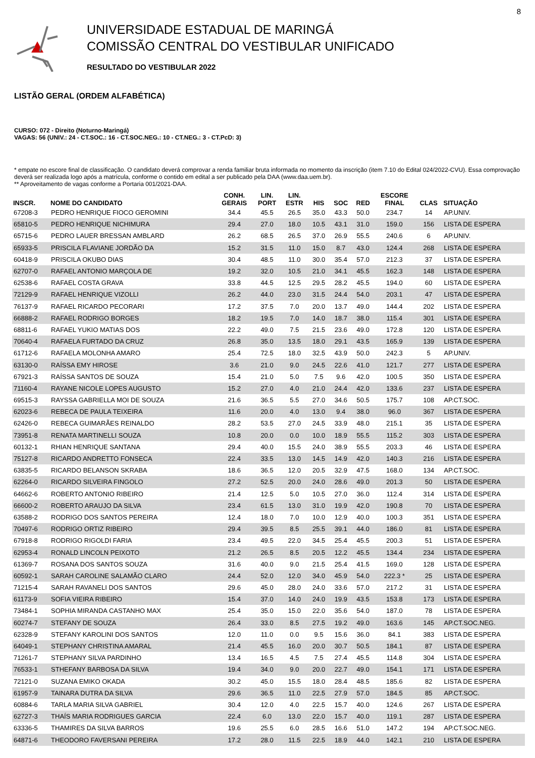8
UNIVERSIDADE ESTADUAL DE MARINGÁ
COMISSÃO CENTRAL DO VESTIBULAR UNIFICADO
RESULTADO DO VESTIBULAR 2022
LISTÃO GERAL (ORDEM ALFABÉTICA)
CURSO: 072 - Direito (Noturno-Maringá)
VAGAS: 56 (UNIV.: 24 - CT.SOC.: 16 - CT.SOC.NEG.: 10 - CT.NEG.: 3 - CT.PcD: 3)
* empate no escore final de classificação. O candidato deverá comprovar a renda familiar bruta informada no momento da inscrição (item 7.10 do Edital 024/2022-CVU). Essa comprovação deverá ser realizada logo após a matrícula, conforme o contido em edital a ser publicado pela DAA (www.daa.uem.br).
** Aproveitamento de vagas conforme a Portaria 001/2021-DAA.
| INSCR. | NOME DO CANDIDATO | CONH. GERAIS | LIN. PORT | LIN. ESTR | HIS | SOC | RED | ESCORE FINAL | CLAS | SITUAÇÃO |
| --- | --- | --- | --- | --- | --- | --- | --- | --- | --- | --- |
| 67208-3 | PEDRO HENRIQUE FIOCO GEROMINI | 34.4 | 45.5 | 26.5 | 35.0 | 43.3 | 50.0 | 234.7 | 14 | AP.UNIV. |
| 65810-5 | PEDRO HENRIQUE NICHIMURA | 29.4 | 27.0 | 18.0 | 10.5 | 43.1 | 31.0 | 159.0 | 156 | LISTA DE ESPERA |
| 65715-6 | PEDRO LAUER BRESSAN AMBLARD | 26.2 | 68.5 | 26.5 | 37.0 | 26.9 | 55.5 | 240.6 | 6 | AP.UNIV. |
| 65933-5 | PRISCILA FLAVIANE JORDÃO DA | 15.2 | 31.5 | 11.0 | 15.0 | 8.7 | 43.0 | 124.4 | 268 | LISTA DE ESPERA |
| 60418-9 | PRISCILA OKUBO DIAS | 30.4 | 48.5 | 11.0 | 30.0 | 35.4 | 57.0 | 212.3 | 37 | LISTA DE ESPERA |
| 62707-0 | RAFAEL ANTONIO MARÇOLA DE | 19.2 | 32.0 | 10.5 | 21.0 | 34.1 | 45.5 | 162.3 | 148 | LISTA DE ESPERA |
| 62538-6 | RAFAEL COSTA GRAVA | 33.8 | 44.5 | 12.5 | 29.5 | 28.2 | 45.5 | 194.0 | 60 | LISTA DE ESPERA |
| 72129-9 | RAFAEL HENRIQUE VIZOLLI | 26.2 | 44.0 | 23.0 | 31.5 | 24.4 | 54.0 | 203.1 | 47 | LISTA DE ESPERA |
| 76137-9 | RAFAEL RICARDO PECORARI | 17.2 | 37.5 | 7.0 | 20.0 | 13.7 | 49.0 | 144.4 | 202 | LISTA DE ESPERA |
| 66888-2 | RAFAEL RODRIGO BORGES | 18.2 | 19.5 | 7.0 | 14.0 | 18.7 | 38.0 | 115.4 | 301 | LISTA DE ESPERA |
| 68811-6 | RAFAEL YUKIO MATIAS DOS | 22.2 | 49.0 | 7.5 | 21.5 | 23.6 | 49.0 | 172.8 | 120 | LISTA DE ESPERA |
| 70640-4 | RAFAELA FURTADO DA CRUZ | 26.8 | 35.0 | 13.5 | 18.0 | 29.1 | 43.5 | 165.9 | 139 | LISTA DE ESPERA |
| 61712-6 | RAFAELA MOLONHA AMARO | 25.4 | 72.5 | 18.0 | 32.5 | 43.9 | 50.0 | 242.3 | 5 | AP.UNIV. |
| 63130-0 | RAÍSSA EMY HIROSE | 3.6 | 21.0 | 9.0 | 24.5 | 22.6 | 41.0 | 121.7 | 277 | LISTA DE ESPERA |
| 67921-3 | RAÍSSA SANTOS DE SOUZA | 15.4 | 21.0 | 5.0 | 7.5 | 9.6 | 42.0 | 100.5 | 350 | LISTA DE ESPERA |
| 71160-4 | RAYANE NICOLE LOPES AUGUSTO | 15.2 | 27.0 | 4.0 | 21.0 | 24.4 | 42.0 | 133.6 | 237 | LISTA DE ESPERA |
| 69515-3 | RAYSSA GABRIELLA MOI DE SOUZA | 21.6 | 36.5 | 5.5 | 27.0 | 34.6 | 50.5 | 175.7 | 108 | AP.CT.SOC. |
| 62023-6 | REBECA DE PAULA TEIXEIRA | 11.6 | 20.0 | 4.0 | 13.0 | 9.4 | 38.0 | 96.0 | 367 | LISTA DE ESPERA |
| 62426-0 | REBECA GUIMARÃES REINALDO | 28.2 | 53.5 | 27.0 | 24.5 | 33.9 | 48.0 | 215.1 | 35 | LISTA DE ESPERA |
| 73951-8 | RENATA MARTINELLI SOUZA | 10.8 | 20.0 | 0.0 | 10.0 | 18.9 | 55.5 | 115.2 | 303 | LISTA DE ESPERA |
| 60132-1 | RHIAN HENRIQUE SANTANA | 29.4 | 40.0 | 15.5 | 24.0 | 38.9 | 55.5 | 203.3 | 46 | LISTA DE ESPERA |
| 75127-8 | RICARDO ANDRETTO FONSECA | 22.4 | 33.5 | 13.0 | 14.5 | 14.9 | 42.0 | 140.3 | 216 | LISTA DE ESPERA |
| 63835-5 | RICARDO BELANSON SKRABA | 18.6 | 36.5 | 12.0 | 20.5 | 32.9 | 47.5 | 168.0 | 134 | AP.CT.SOC. |
| 62264-0 | RICARDO SILVEIRA FINGOLO | 27.2 | 52.5 | 20.0 | 24.0 | 28.6 | 49.0 | 201.3 | 50 | LISTA DE ESPERA |
| 64662-6 | ROBERTO ANTONIO RIBEIRO | 21.4 | 12.5 | 5.0 | 10.5 | 27.0 | 36.0 | 112.4 | 314 | LISTA DE ESPERA |
| 66600-2 | ROBERTO ARAUJO DA SILVA | 23.4 | 61.5 | 13.0 | 31.0 | 19.9 | 42.0 | 190.8 | 70 | LISTA DE ESPERA |
| 63588-2 | RODRIGO DOS SANTOS PEREIRA | 12.4 | 18.0 | 7.0 | 10.0 | 12.9 | 40.0 | 100.3 | 351 | LISTA DE ESPERA |
| 70497-6 | RODRIGO ORTIZ RIBEIRO | 29.4 | 39.5 | 8.5 | 25.5 | 39.1 | 44.0 | 186.0 | 81 | LISTA DE ESPERA |
| 67918-8 | RODRIGO RIGOLDI FARIA | 23.4 | 49.5 | 22.0 | 34.5 | 25.4 | 45.5 | 200.3 | 51 | LISTA DE ESPERA |
| 62953-4 | RONALD LINCOLN PEIXOTO | 21.2 | 26.5 | 8.5 | 20.5 | 12.2 | 45.5 | 134.4 | 234 | LISTA DE ESPERA |
| 61369-7 | ROSANA DOS SANTOS SOUZA | 31.6 | 40.0 | 9.0 | 21.5 | 25.4 | 41.5 | 169.0 | 128 | LISTA DE ESPERA |
| 60592-1 | SARAH CAROLINE SALAMÃO CLARO | 24.4 | 52.0 | 12.0 | 34.0 | 45.9 | 54.0 | 222.3 * | 25 | LISTA DE ESPERA |
| 71215-4 | SARAH RAVANELI DOS SANTOS | 29.6 | 45.0 | 28.0 | 24.0 | 33.6 | 57.0 | 217.2 | 31 | LISTA DE ESPERA |
| 61173-9 | SOFIA VIEIRA RIBEIRO | 15.4 | 37.0 | 14.0 | 24.0 | 19.9 | 43.5 | 153.8 | 173 | LISTA DE ESPERA |
| 73484-1 | SOPHIA MIRANDA CASTANHO MAX | 25.4 | 35.0 | 15.0 | 22.0 | 35.6 | 54.0 | 187.0 | 78 | LISTA DE ESPERA |
| 60274-7 | STEFANY DE SOUZA | 26.4 | 33.0 | 8.5 | 27.5 | 19.2 | 49.0 | 163.6 | 145 | AP.CT.SOC.NEG. |
| 62328-9 | STEFANY KAROLINI DOS SANTOS | 12.0 | 11.0 | 0.0 | 9.5 | 15.6 | 36.0 | 84.1 | 383 | LISTA DE ESPERA |
| 64049-1 | STEPHANY CHRISTINA AMARAL | 21.4 | 45.5 | 16.0 | 20.0 | 30.7 | 50.5 | 184.1 | 87 | LISTA DE ESPERA |
| 71261-7 | STEPHANY SILVA PARDINHO | 13.4 | 16.5 | 4.5 | 7.5 | 27.4 | 45.5 | 114.8 | 304 | LISTA DE ESPERA |
| 76533-1 | STHEFANY BARBOSA DA SILVA | 19.4 | 34.0 | 9.0 | 20.0 | 22.7 | 49.0 | 154.1 | 171 | LISTA DE ESPERA |
| 72121-0 | SUZANA EMIKO OKADA | 30.2 | 45.0 | 15.5 | 18.0 | 28.4 | 48.5 | 185.6 | 82 | LISTA DE ESPERA |
| 61957-9 | TAINARA DUTRA DA SILVA | 29.6 | 36.5 | 11.0 | 22.5 | 27.9 | 57.0 | 184.5 | 85 | AP.CT.SOC. |
| 60884-6 | TARLA MARIA SILVA GABRIEL | 30.4 | 12.0 | 4.0 | 22.5 | 15.7 | 40.0 | 124.6 | 267 | LISTA DE ESPERA |
| 62727-3 | THAÍS MARIA RODRIGUES GARCIA | 22.4 | 6.0 | 13.0 | 22.0 | 15.7 | 40.0 | 119.1 | 287 | LISTA DE ESPERA |
| 63336-5 | THAMIRES DA SILVA BARROS | 19.6 | 25.5 | 6.0 | 28.5 | 16.6 | 51.0 | 147.2 | 194 | AP.CT.SOC.NEG. |
| 64871-6 | THEODORO FAVERSANI PEREIRA | 17.2 | 28.0 | 11.5 | 22.5 | 18.9 | 44.0 | 142.1 | 210 | LISTA DE ESPERA |